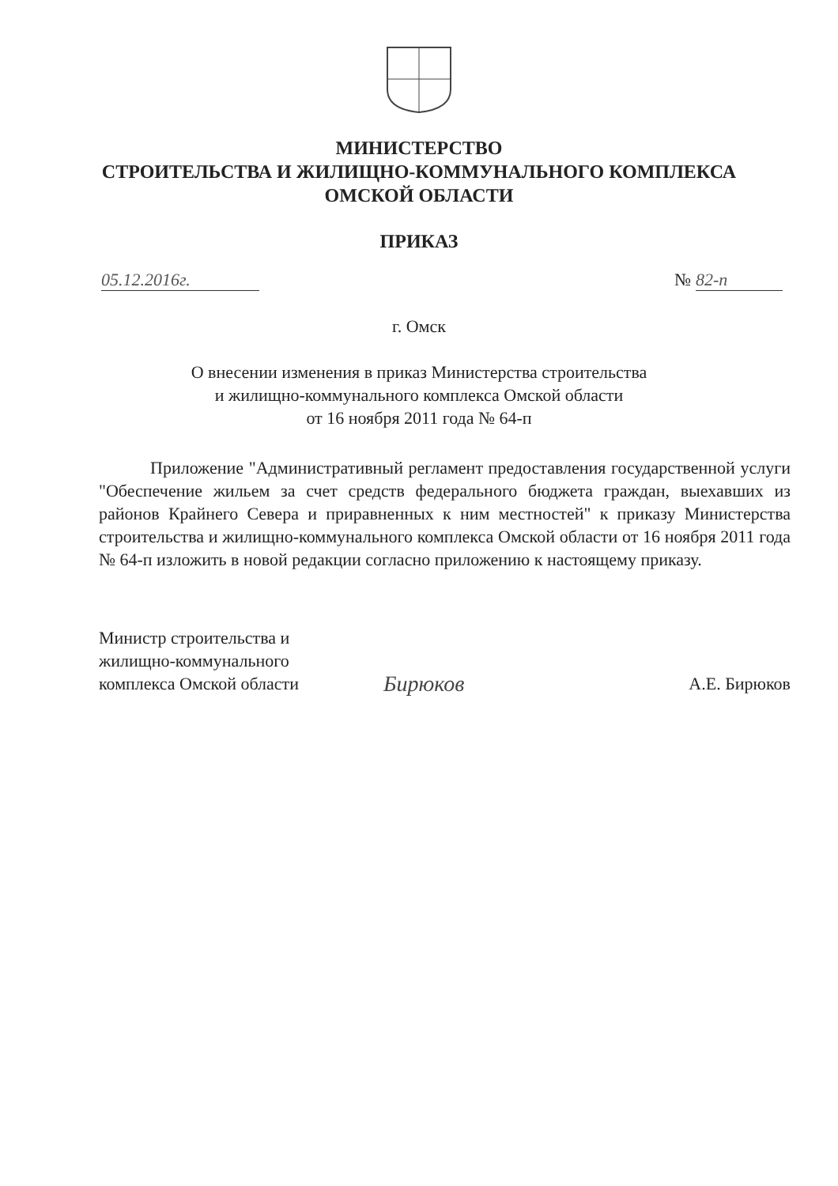МИНИСТЕРСТВО
СТРОИТЕЛЬСТВА И ЖИЛИЩНО-КОММУНАЛЬНОГО КОМПЛЕКСА
ОМСКОЙ ОБЛАСТИ
ПРИКАЗ
05.12.2016г. № 82-п
г. Омск
О внесении изменения в приказ Министерства строительства
и жилищно-коммунального комплекса Омской области
от 16 ноября 2011 года № 64-п
Приложение "Административный регламент предоставления государственной услуги "Обеспечение жильем за счет средств федерального бюджета граждан, выехавших из районов Крайнего Севера и приравненных к ним местностей" к приказу Министерства строительства и жилищно-коммунального комплекса Омской области от 16 ноября 2011 года № 64-п изложить в новой редакции согласно приложению к настоящему приказу.
Министр строительства и жилищно-коммунального комплекса Омской области
Бирюков
А.Е. Бирюков